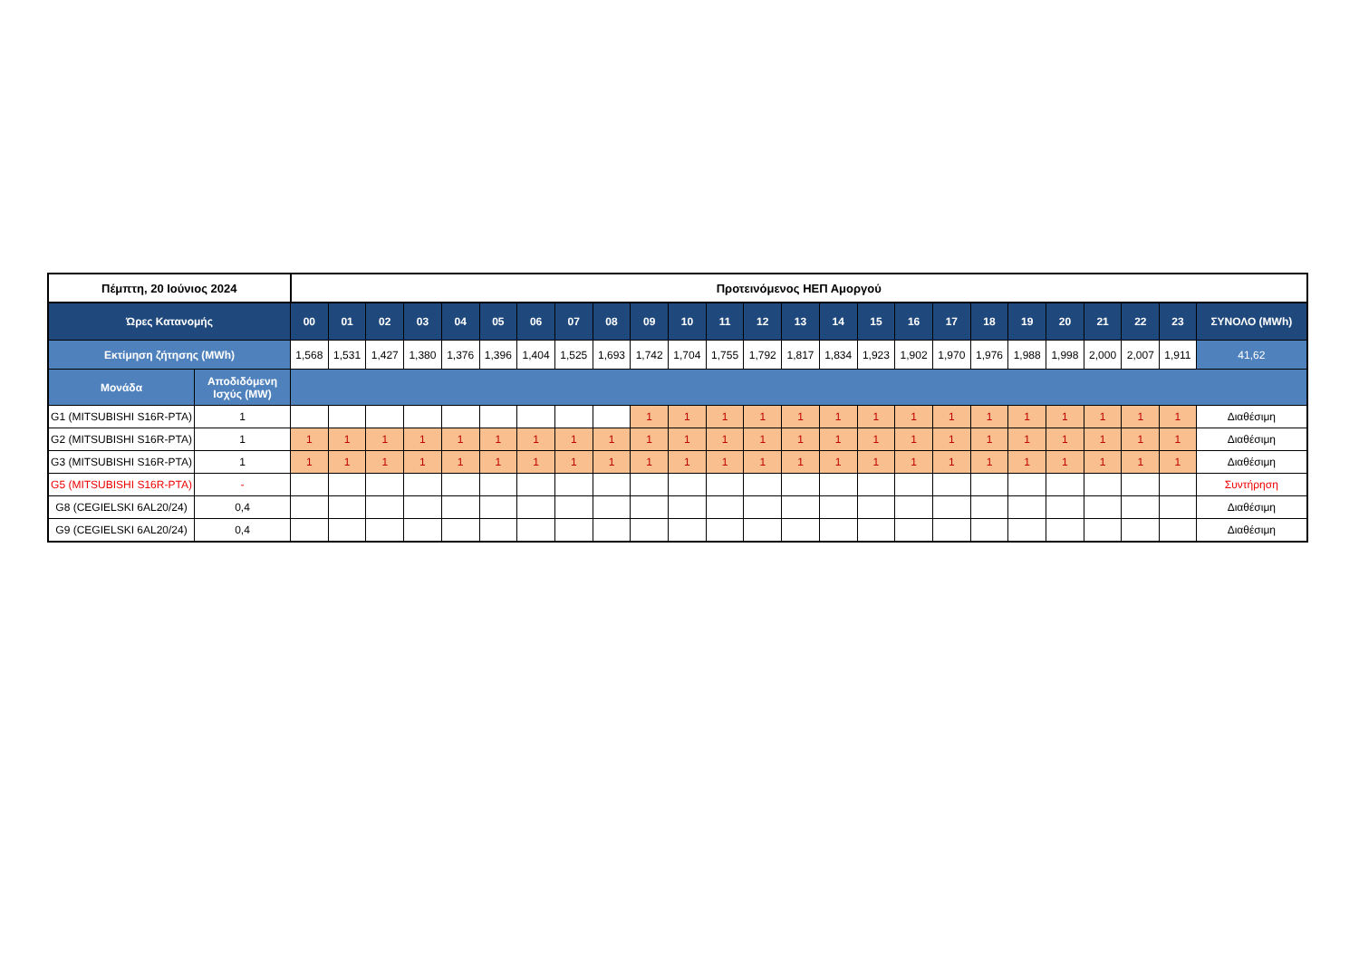| Πέμπτη, 20 Ιούνιος 2024 | | Προτεινόμενος ΗΕΠ Αμοργού | | | | | | | | | | | | | | | | | | | | | | | | |
| --- | --- | --- | --- | --- | --- | --- | --- | --- | --- | --- | --- | --- | --- | --- | --- | --- | --- | --- | --- | --- | --- | --- | --- | --- | --- | --- |
| Ώρες Κατανομής | | 00 | 01 | 02 | 03 | 04 | 05 | 06 | 07 | 08 | 09 | 10 | 11 | 12 | 13 | 14 | 15 | 16 | 17 | 18 | 19 | 20 | 21 | 22 | 23 | ΣΥΝΟΛΟ (MWh) |
| Εκτίμηση ζήτησης (MWh) | | 1,568 | 1,531 | 1,427 | 1,380 | 1,376 | 1,396 | 1,404 | 1,525 | 1,693 | 1,742 | 1,704 | 1,755 | 1,792 | 1,817 | 1,834 | 1,923 | 1,902 | 1,970 | 1,976 | 1,988 | 1,998 | 2,000 | 2,007 | 1,911 | 41,62 |
| Μονάδα | Αποδιδόμενη Ισχύς (MW) | | | | | | | | | | | | | | | | | | | | | | | | | |
| G1 (MITSUBISHI S16R-PTA) | 1 | | | | | | | | | | 1 | 1 | 1 | 1 | 1 | 1 | 1 | 1 | 1 | 1 | 1 | 1 | 1 | 1 | 1 | Διαθέσιμη |
| G2 (MITSUBISHI S16R-PTA) | 1 | 1 | 1 | 1 | 1 | 1 | 1 | 1 | 1 | 1 | 1 | 1 | 1 | 1 | 1 | 1 | 1 | 1 | 1 | 1 | 1 | 1 | 1 | 1 | 1 | Διαθέσιμη |
| G3 (MITSUBISHI S16R-PTA) | 1 | 1 | 1 | 1 | 1 | 1 | 1 | 1 | 1 | 1 | 1 | 1 | 1 | 1 | 1 | 1 | 1 | 1 | 1 | 1 | 1 | 1 | 1 | 1 | 1 | Διαθέσιμη |
| G5 (MITSUBISHI S16R-PTA) | - | | | | | | | | | | | | | | | | | | | | | | | | | Συντήρηση |
| G8 (CEGIELSKI 6AL20/24) | 0,4 | | | | | | | | | | | | | | | | | | | | | | | | | Διαθέσιμη |
| G9 (CEGIELSKI 6AL20/24) | 0,4 | | | | | | | | | | | | | | | | | | | | | | | | | Διαθέσιμη |